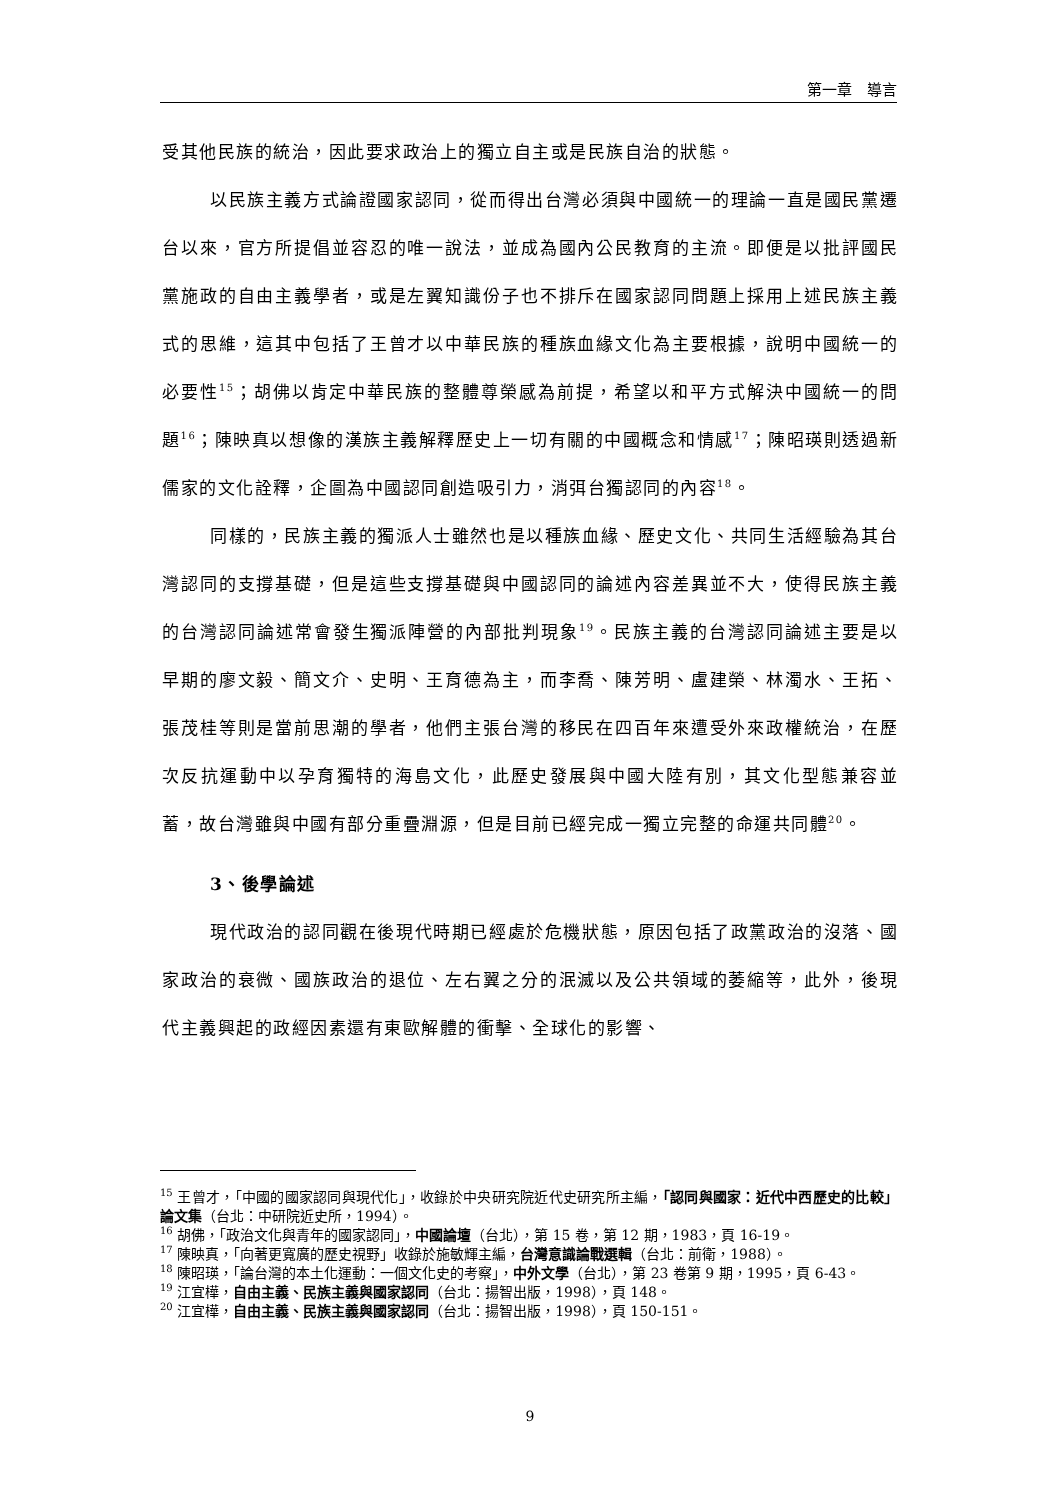第一章　導言
受其他民族的統治，因此要求政治上的獨立自主或是民族自治的狀態。
以民族主義方式論證國家認同，從而得出台灣必須與中國統一的理論一直是國民黨遷台以來，官方所提倡並容忍的唯一說法，並成為國內公民教育的主流。即便是以批評國民黨施政的自由主義學者，或是左翼知識份子也不排斥在國家認同問題上採用上述民族主義式的思維，這其中包括了王曾才以中華民族的種族血緣文化為主要根據，說明中國統一的必要性<sup>15</sup>；胡佛以肯定中華民族的整體尊榮感為前提，希望以和平方式解決中國統一的問題<sup>16</sup>；陳映真以想像的漢族主義解釋歷史上一切有關的中國概念和情感<sup>17</sup>；陳昭瑛則透過新儒家的文化詮釋，企圖為中國認同創造吸引力，消弭台獨認同的內容<sup>18</sup>。
同樣的，民族主義的獨派人士雖然也是以種族血緣、歷史文化、共同生活經驗為其台灣認同的支撐基礎，但是這些支撐基礎與中國認同的論述內容差異並不大，使得民族主義的台灣認同論述常會發生獨派陣營的內部批判現象<sup>19</sup>。民族主義的台灣認同論述主要是以早期的廖文毅、簡文介、史明、王育德為主，而李喬、陳芳明、盧建榮、林濁水、王拓、張茂桂等則是當前思潮的學者，他們主張台灣的移民在四百年來遭受外來政權統治，在歷次反抗運動中以孕育獨特的海島文化，此歷史發展與中國大陸有別，其文化型態兼容並蓄，故台灣雖與中國有部分重疊淵源，但是目前已經完成一獨立完整的命運共同體<sup>20</sup>。
3、後學論述
現代政治的認同觀在後現代時期已經處於危機狀態，原因包括了政黨政治的沒落、國家政治的衰微、國族政治的退位、左右翼之分的泯滅以及公共領域的萎縮等，此外，後現代主義興起的政經因素還有東歐解體的衝擊、全球化的影響、
<sup>15</sup> 王曾才，「中國的國家認同與現代化」，收錄於中央研究院近代史研究所主編，「認同與國家：近代中西歷史的比較」論文集（台北：中研院近史所，1994）。
<sup>16</sup> 胡佛，「政治文化與青年的國家認同」，中國論壇（台北），第 15 卷，第 12 期，1983，頁 16-19。
<sup>17</sup> 陳映真，「向著更寬廣的歷史視野」收錄於施敏輝主編，台灣意識論戰選輯（台北：前衛，1988）。
<sup>18</sup> 陳昭瑛，「論台灣的本土化運動：一個文化史的考察」，中外文學（台北），第 23 卷第 9 期，1995，頁 6-43。
<sup>19</sup> 江宜樺，自由主義、民族主義與國家認同（台北：揚智出版，1998），頁 148。
<sup>20</sup> 江宜樺，自由主義、民族主義與國家認同（台北：揚智出版，1998），頁 150-151。
9